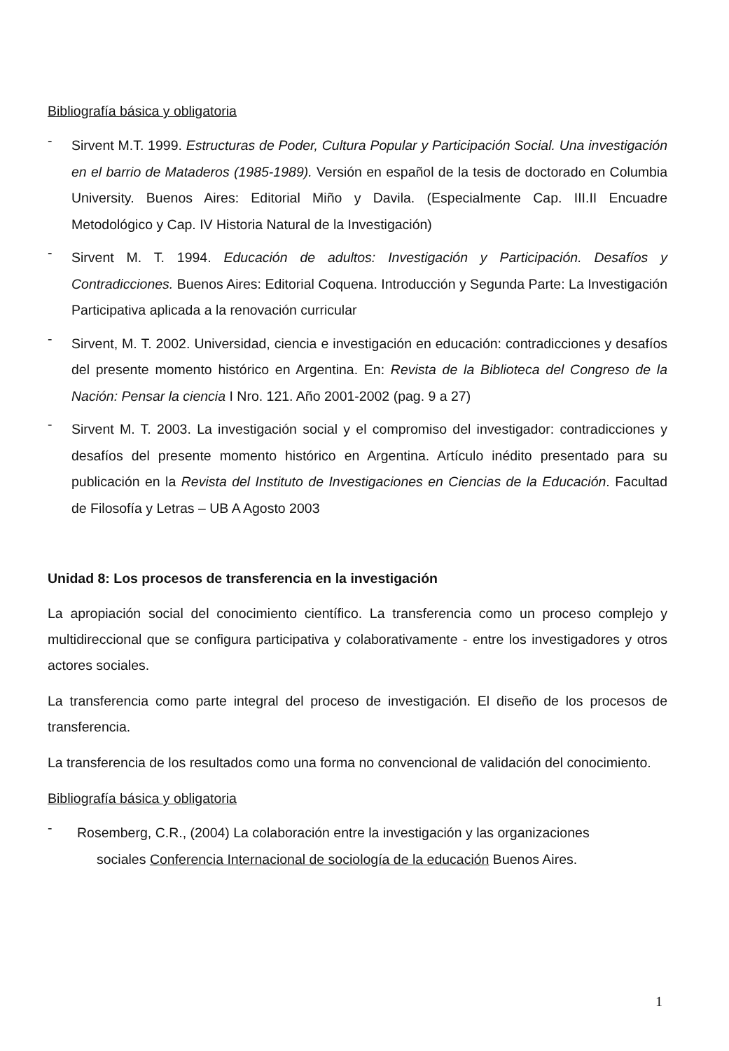Bibliografía básica y obligatoria
-
Sirvent M.T. 1999. Estructuras de Poder, Cultura Popular y Participación Social. Una investigación en el barrio de Mataderos (1985-1989). Versión en español de la tesis de doctorado en Columbia University. Buenos Aires: Editorial Miño y Davila. (Especialmente Cap. III.II Encuadre Metodológico y Cap. IV Historia Natural de la Investigación)
-
Sirvent M. T. 1994. Educación de adultos: Investigación y Participación. Desafíos y Contradicciones. Buenos Aires: Editorial Coquena. Introducción y Segunda Parte: La Investigación Participativa aplicada a la renovación curricular
-
Sirvent, M. T. 2002. Universidad, ciencia e investigación en educación: contradicciones y desafíos del presente momento histórico en Argentina. En: Revista de la Biblioteca del Congreso de la Nación: Pensar la ciencia I Nro. 121. Año 2001-2002 (pag. 9 a 27)
-
Sirvent M. T. 2003. La investigación social y el compromiso del investigador: contradicciones y desafíos del presente momento histórico en Argentina. Artículo inédito presentado para su publicación en la Revista del Instituto de Investigaciones en Ciencias de la Educación. Facultad de Filosofía y Letras – UB A Agosto 2003
Unidad 8: Los procesos de transferencia en la investigación
La apropiación social del conocimiento científico. La transferencia como un proceso complejo y multidireccional que se configura participativa y colaborativamente - entre los investigadores y otros actores sociales.
La transferencia como parte integral del proceso de investigación. El diseño de los procesos de transferencia.
La transferencia de los resultados como una forma no convencional de validación del conocimiento.
Bibliografía básica y obligatoria
-
Rosemberg, C.R., (2004) La colaboración entre la investigación y las organizaciones
sociales Conferencia Internacional de sociología de la educación Buenos Aires.
1